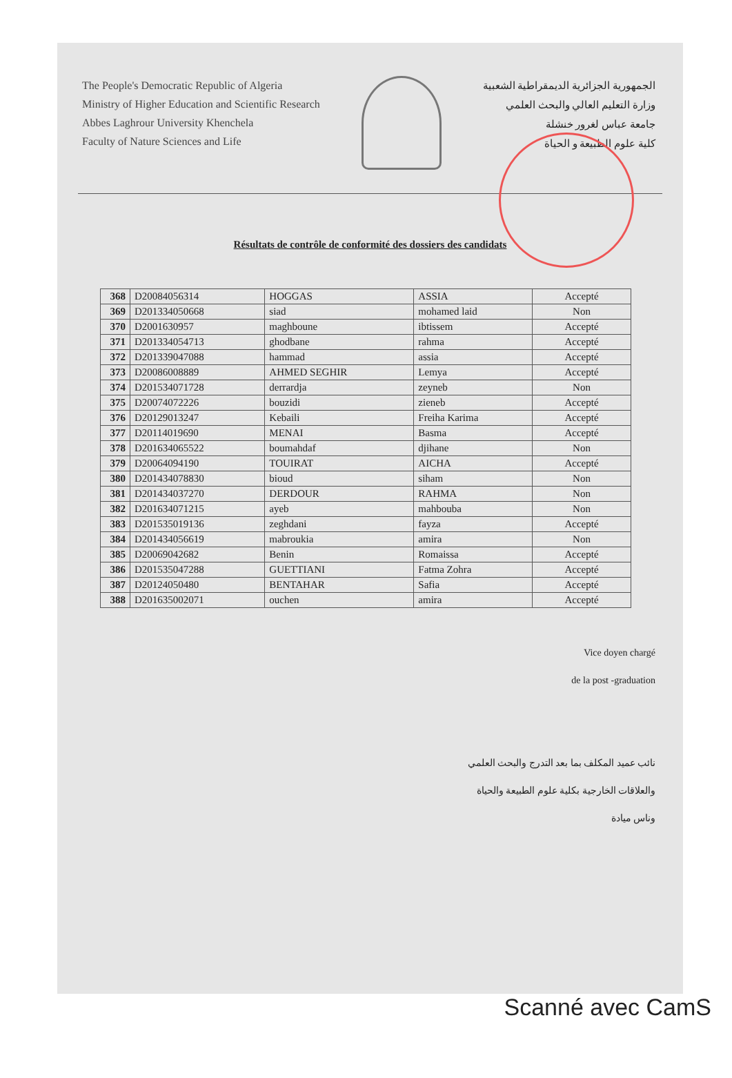The People's Democratic Republic of Algeria
Ministry of Higher Education and Scientific Research
Abbes Laghrour University Khenchela
Faculty of Nature Sciences and Life
الجمهورية الجزائرية الديمقراطية الشعبية
وزارة التعليم العالي والبحث العلمي
جامعة عباس لغرور خنشلة
كلية علوم الطبيعة و الحياة
Résultats de contrôle de conformité des dossiers des candidats
| 368 | D20084056314 | HOGGAS | ASSIA | Accepté |
| 369 | D201334050668 | siad | mohamed laid | Non |
| 370 | D2001630957 | maghboune | ibtissem | Accepté |
| 371 | D201334054713 | ghodbane | rahma | Accepté |
| 372 | D201339047088 | hammad | assia | Accepté |
| 373 | D20086008889 | AHMED SEGHIR | Lemya | Accepté |
| 374 | D201534071728 | derrardja | zeyneb | Non |
| 375 | D20074072226 | bouzidi | zieneb | Accepté |
| 376 | D20129013247 | Kebaili | Freiha Karima | Accepté |
| 377 | D20114019690 | MENAI | Basma | Accepté |
| 378 | D201634065522 | boumahdaf | djihane | Non |
| 379 | D20064094190 | TOUIRAT | AICHA | Accepté |
| 380 | D201434078830 | bioud | siham | Non |
| 381 | D201434037270 | DERDOUR | RAHMA | Non |
| 382 | D201634071215 | ayeb | mahbouba | Non |
| 383 | D201535019136 | zeghdani | fayza | Accepté |
| 384 | D201434056619 | mabroukia | amira | Non |
| 385 | D20069042682 | Benin | Romaissa | Accepté |
| 386 | D201535047288 | GUETTIANI | Fatma Zohra | Accepté |
| 387 | D20124050480 | BENTAHAR | Safia | Accepté |
| 388 | D201635002071 | ouchen | amira | Accepté |
Vice doyen chargé
de la post -graduation
نائب عميد المكلف بما بعد التدرج والبحث العلمي
والعلاقات الخارجية بكلية علوم الطبيعة والحياة
وناس ميادة
Scanné avec CamS